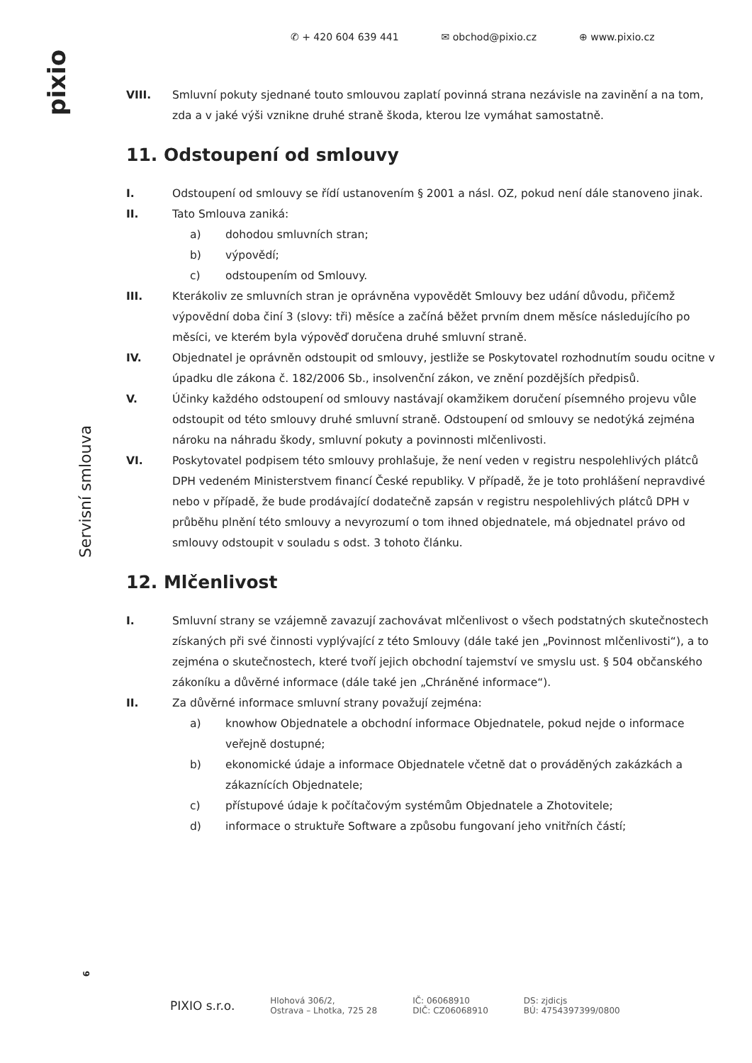pixio
Servisní smlouva
6
✆ + 420 604 639 441 ✉ obchod@pixio.cz ⊕ www.pixio.cz
VIII. Smluvní pokuty sjednané touto smlouvou zaplatí povinná strana nezávisle na zavinění a na tom, zda a v jaké výši vznikne druhé straně škoda, kterou lze vymáhat samostatně.
11. Odstoupení od smlouvy
I. Odstoupení od smlouvy se řídí ustanovením § 2001 a násl. OZ, pokud není dále stanoveno jinak.
II. Tato Smlouva zaniká:
a) dohodou smluvních stran;
b) výpovědí;
c) odstoupením od Smlouvy.
III. Kterákoliv ze smluvních stran je oprávněna vypovědět Smlouvy bez udání důvodu, přičemž výpovědní doba činí 3 (slovy: tři) měsíce a začíná běžet prvním dnem měsíce následujícího po měsíci, ve kterém byla výpověď doručena druhé smluvní straně.
IV. Objednatel je oprávněn odstoupit od smlouvy, jestliže se Poskytovatel rozhodnutím soudu ocitne v úpadku dle zákona č. 182/2006 Sb., insolvenční zákon, ve znění pozdějších předpisů.
V. Účinky každého odstoupení od smlouvy nastávají okamžikem doručení písemného projevu vůle odstoupit od této smlouvy druhé smluvní straně. Odstoupení od smlouvy se nedotýká zejména nároku na náhradu škody, smluvní pokuty a povinnosti mlčenlivosti.
VI. Poskytovatel podpisem této smlouvy prohlašuje, že není veden v registru nespolehlivých plátců DPH vedeném Ministerstvem financí České republiky. V případě, že je toto prohlášení nepravdivé nebo v případě, že bude prodávající dodatečně zapsán v registru nespolehlivých plátců DPH v průběhu plnění této smlouvy a nevyrozumí o tom ihned objednatele, má objednatel právo od smlouvy odstoupit v souladu s odst. 3 tohoto článku.
12. Mlčenlivost
I. Smluvní strany se vzájemně zavazují zachovávat mlčenlivost o všech podstatných skutečnostech získaných při své činnosti vyplývající z této Smlouvy (dále také jen „Povinnost mlčenlivosti“), a to zejména o skutečnostech, které tvoří jejich obchodní tajemství ve smyslu ust. § 504 občanského zákoníku a důvěrné informace (dále také jen „Chráněné informace“).
II. Za důvěrné informace smluvní strany považují zejména:
a) knowhow Objednatele a obchodní informace Objednatele, pokud nejde o informace veřejně dostupné;
b) ekonomické údaje a informace Objednatele včetně dat o prováděných zakázkách a zákaznících Objednatele;
c) přístupové údaje k počítačovým systémům Objednatele a Zhotovitele;
d) informace o struktuře Software a způsobu fungovaní jeho vnitřních částí;
PIXIO s.r.o.
Hlohová 306/2,
Ostrava – Lhotka, 725 28
IČ: 06068910
DIČ: CZ06068910
DS: zjdicjs
BÚ: 4754397399/0800